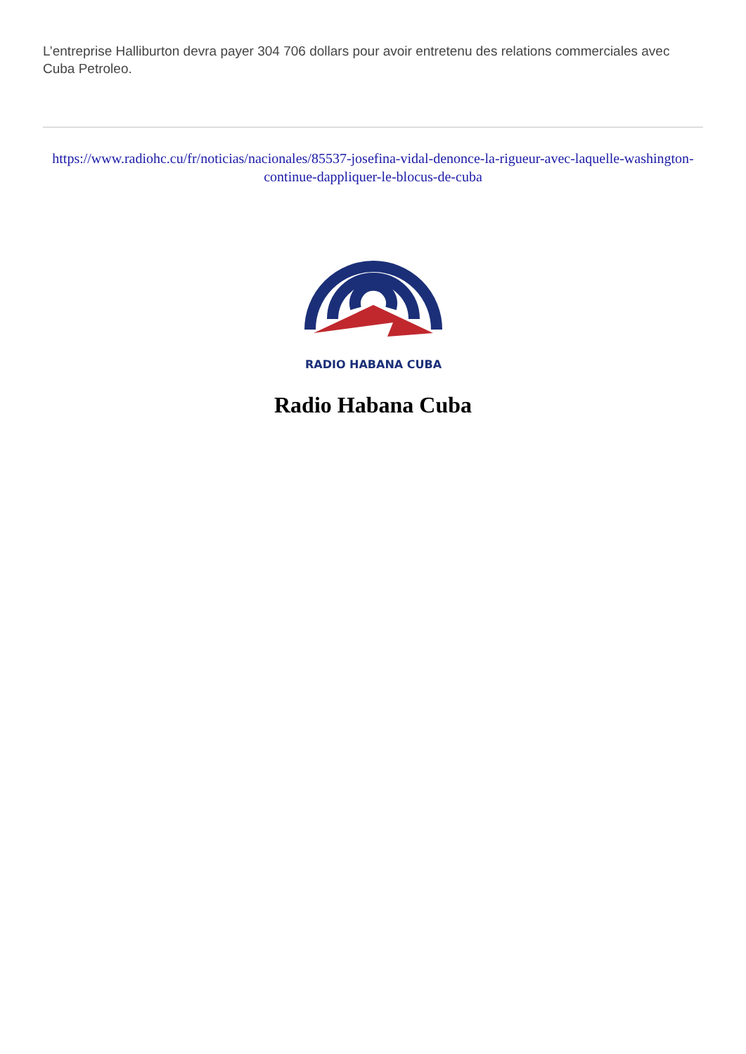L’entreprise Halliburton devra payer 304 706 dollars pour avoir entretenu des relations commerciales avec Cuba Petroleo.
https://www.radiohc.cu/fr/noticias/nacionales/85537-josefina-vidal-denonce-la-rigueur-avec-laquelle-washington-continue-dappliquer-le-blocus-de-cuba
RADIO HABANA CUBA
Radio Habana Cuba